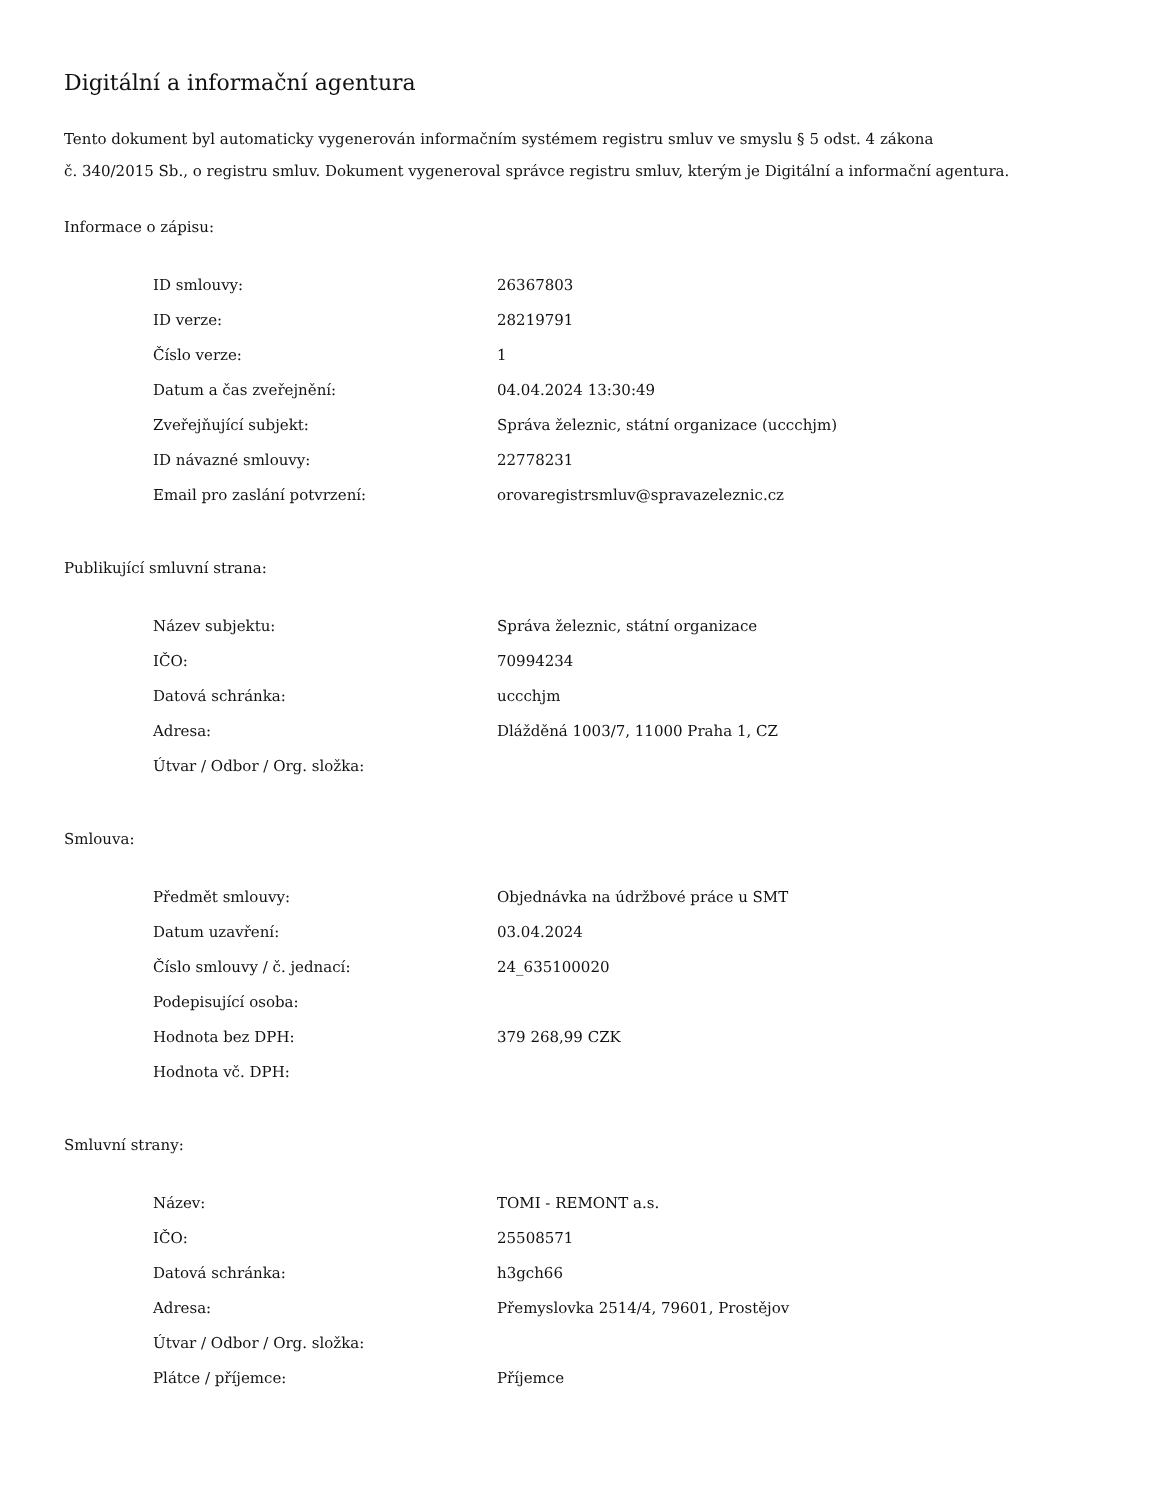Digitální a informační agentura
Tento dokument byl automaticky vygenerován informačním systémem registru smluv ve smyslu § 5 odst. 4 zákona
č. 340/2015 Sb., o registru smluv. Dokument vygeneroval správce registru smluv, kterým je Digitální a informační agentura.
Informace o zápisu:
| ID smlouvy: | 26367803 |
| ID verze: | 28219791 |
| Číslo verze: | 1 |
| Datum a čas zveřejnění: | 04.04.2024 13:30:49 |
| Zveřejňující subjekt: | Správa železnic, státní organizace (uccchjm) |
| ID návazné smlouvy: | 22778231 |
| Email pro zaslání potvrzení: | orovaregistrsmluv@spravazeleznic.cz |
Publikující smluvní strana:
| Název subjektu: | Správa železnic, státní organizace |
| IČO: | 70994234 |
| Datová schránka: | uccchjm |
| Adresa: | Dlážděná 1003/7, 11000 Praha 1, CZ |
| Útvar / Odbor / Org. složka: | |
Smlouva:
| Předmět smlouvy: | Objednávka na údržbové práce u SMT |
| Datum uzavření: | 03.04.2024 |
| Číslo smlouvy / č. jednací: | 24_635100020 |
| Podepisující osoba: | |
| Hodnota bez DPH: | 379 268,99 CZK |
| Hodnota vč. DPH: | |
Smluvní strany:
| Název: | TOMI - REMONT a.s. |
| IČO: | 25508571 |
| Datová schránka: | h3gch66 |
| Adresa: | Přemyslovka 2514/4, 79601, Prostějov |
| Útvar / Odbor / Org. složka: | |
| Plátce / příjemce: | Příjemce |